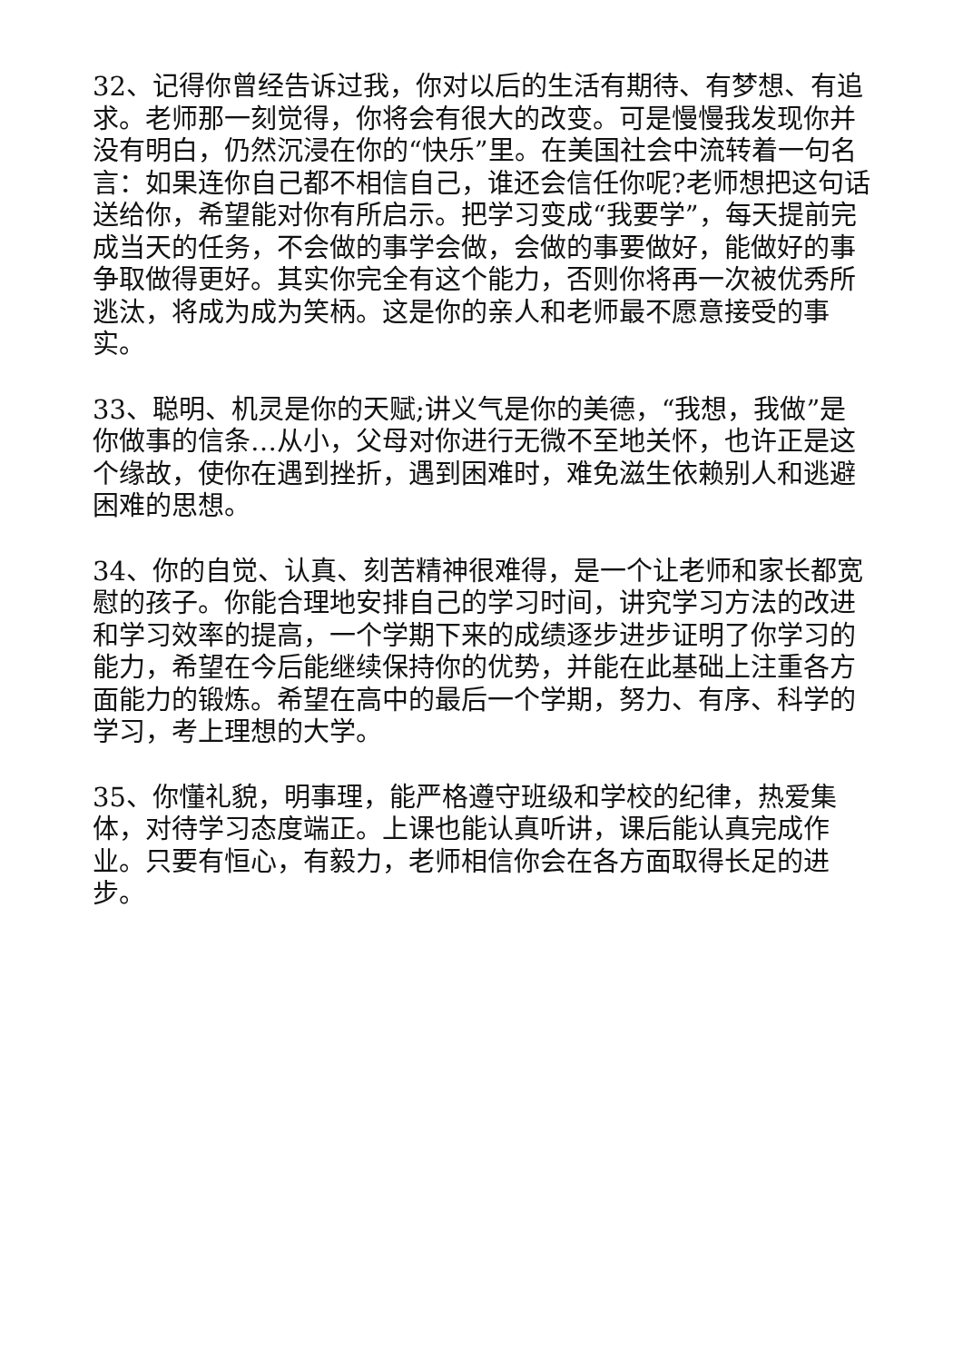32、记得你曾经告诉过我，你对以后的生活有期待、有梦想、有追求。老师那一刻觉得，你将会有很大的改变。可是慢慢我发现你并没有明白，仍然沉浸在你的“快乐”里。在美国社会中流转着一句名言：如果连你自己都不相信自己，谁还会信任你呢?老师想把这句话送给你，希望能对你有所启示。把学习变成“我要学”，每天提前完成当天的任务，不会做的事学会做，会做的事要做好，能做好的事争取做得更好。其实你完全有这个能力，否则你将再一次被优秀所逃汰，将成为成为笑柄。这是你的亲人和老师最不愿意接受的事实。
33、聪明、机灵是你的天赋;讲义气是你的美德，“我想，我做”是你做事的信条…从小，父母对你进行无微不至地关怀，也许正是这个缘故，使你在遇到挫折，遇到困难时，难免滋生依赖别人和逃避困难的思想。
34、你的自觉、认真、刻苦精神很难得，是一个让老师和家长都宽慰的孩子。你能合理地安排自己的学习时间，讲究学习方法的改进和学习效率的提高，一个学期下来的成绩逐步进步证明了你学习的能力，希望在今后能继续保持你的优势，并能在此基础上注重各方面能力的锻炼。希望在高中的最后一个学期，努力、有序、科学的学习，考上理想的大学。
35、你懂礼貌，明事理，能严格遵守班级和学校的纪律，热爱集体，对待学习态度端正。上课也能认真听讲，课后能认真完成作业。只要有恒心，有毅力，老师相信你会在各方面取得长足的进步。